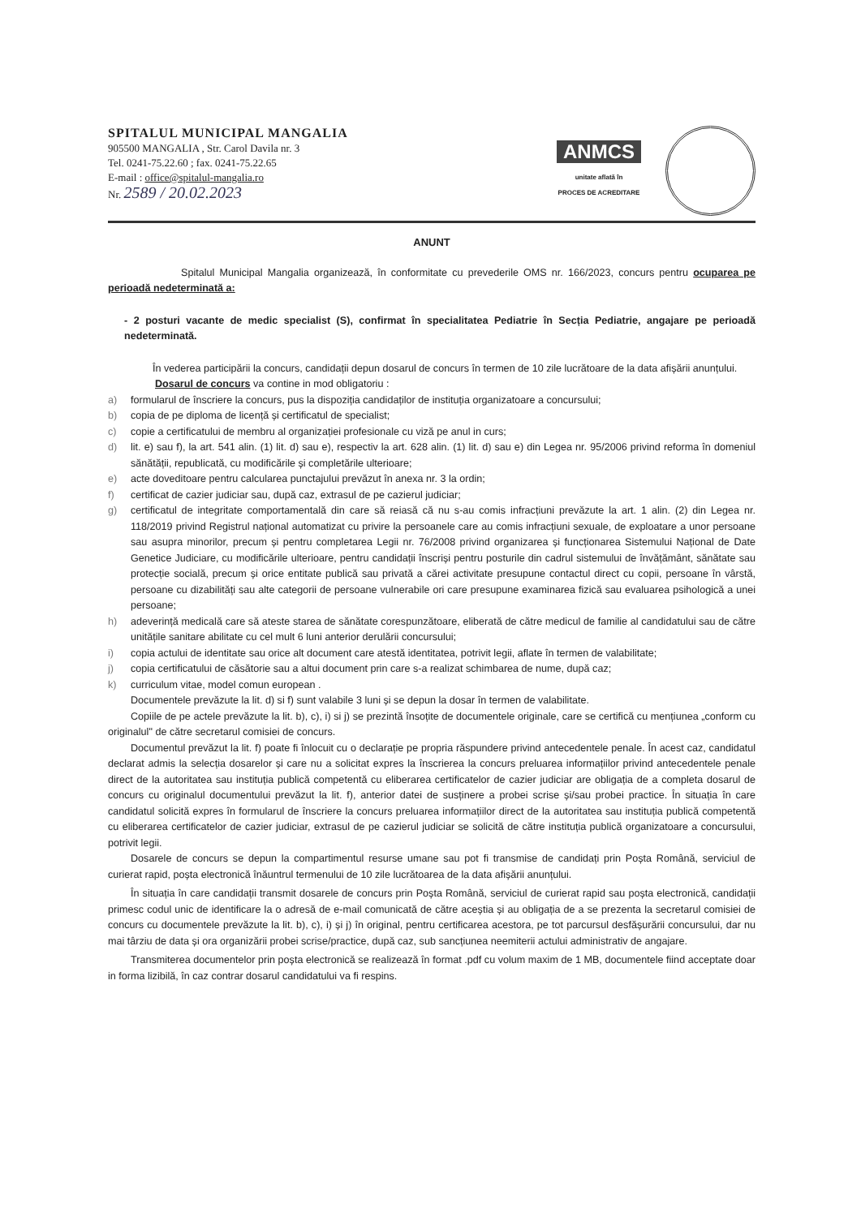SPITALUL MUNICIPAL MANGALIA
905500 MANGALIA , Str. Carol Davila nr. 3
Tel. 0241-75.22.60 ; fax. 0241-75.22.65
E-mail : office@spitalul-mangalia.ro
Nr. 2589 / 20.02.2023
ANMCS
unitate aflată în
PROCES DE ACREDITARE
ANUNT
Spitalul Municipal Mangalia organizează, în conformitate cu prevederile OMS nr. 166/2023, concurs pentru ocuparea pe perioadă nedeterminată a:
- 2 posturi vacante de medic specialist (S), confirmat în specialitatea Pediatrie în Secția Pediatrie, angajare pe perioadă nedeterminată.
În vederea participării la concurs, candidații depun dosarul de concurs în termen de 10 zile lucrătoare de la data afișării anunțului.
Dosarul de concurs va contine in mod obligatoriu :
a) formularul de înscriere la concurs, pus la dispoziția candidaților de instituția organizatoare a concursului;
b) copia de pe diploma de licență și certificatul de specialist;
c) copie a certificatului de membru al organizației profesionale cu viză pe anul in curs;
d) lit. e) sau f), la art. 541 alin. (1) lit. d) sau e), respectiv la art. 628 alin. (1) lit. d) sau e) din Legea nr. 95/2006 privind reforma în domeniul sănătății, republicată, cu modificările și completările ulterioare;
e) acte doveditoare pentru calcularea punctajului prevăzut în anexa nr. 3 la ordin;
f) certificat de cazier judiciar sau, după caz, extrasul de pe cazierul judiciar;
g) certificatul de integritate comportamentală din care să reiasă că nu s-au comis infracțiuni prevăzute la art. 1 alin. (2) din Legea nr. 118/2019 privind Registrul național automatizat cu privire la persoanele care au comis infracțiuni sexuale, de exploatare a unor persoane sau asupra minorilor, precum și pentru completarea Legii nr. 76/2008 privind organizarea și funcționarea Sistemului Național de Date Genetice Judiciare, cu modificările ulterioare, pentru candidații înscriși pentru posturile din cadrul sistemului de învățământ, sănătate sau protecție socială, precum și orice entitate publică sau privată a cărei activitate presupune contactul direct cu copii, persoane în vârstă, persoane cu dizabilități sau alte categorii de persoane vulnerabile ori care presupune examinarea fizică sau evaluarea psihologică a unei persoane;
h) adeverință medicală care să ateste starea de sănătate corespunzătoare, eliberată de către medicul de familie al candidatului sau de către unitățile sanitare abilitate cu cel mult 6 luni anterior derulării concursului;
i) copia actului de identitate sau orice alt document care atestă identitatea, potrivit legii, aflate în termen de valabilitate;
j) copia certificatului de căsătorie sau a altui document prin care s-a realizat schimbarea de nume, după caz;
k) curriculum vitae, model comun european .
Documentele prevăzute la lit. d) si f) sunt valabile 3 luni și se depun la dosar în termen de valabilitate.
Copiile de pe actele prevăzute la lit. b), c), i) si j) se prezintă însoțite de documentele originale, care se certifică cu mențiunea „conform cu originalul" de către secretarul comisiei de concurs.
Documentul prevăzut la lit. f) poate fi înlocuit cu o declarație pe propria răspundere privind antecedentele penale. În acest caz, candidatul declarat admis la selecția dosarelor și care nu a solicitat expres la înscrierea la concurs preluarea informațiilor privind antecedentele penale direct de la autoritatea sau instituția publică competentă cu eliberarea certificatelor de cazier judiciar are obligația de a completa dosarul de concurs cu originalul documentului prevăzut la lit. f), anterior datei de susținere a probei scrise și/sau probei practice. În situația în care candidatul solicită expres în formularul de înscriere la concurs preluarea informațiilor direct de la autoritatea sau instituția publică competentă cu eliberarea certificatelor de cazier judiciar, extrasul de pe cazierul judiciar se solicită de către instituția publică organizatoare a concursului, potrivit legii.
Dosarele de concurs se depun la compartimentul resurse umane sau pot fi transmise de candidați prin Poșta Română, serviciul de curierat rapid, poșta electronică înăuntrul termenului de 10 zile lucrătoarea de la data afișării anunțului.
În situația în care candidații transmit dosarele de concurs prin Poșta Română, serviciul de curierat rapid sau poșta electronică, candidații primesc codul unic de identificare la o adresă de e-mail comunicată de către aceștia și au obligația de a se prezenta la secretarul comisiei de concurs cu documentele prevăzute la lit. b), c), i) și j) în original, pentru certificarea acestora, pe tot parcursul desfășurării concursului, dar nu mai târziu de data și ora organizării probei scrise/practice, după caz, sub sancțiunea neemiterii actului administrativ de angajare.
Transmiterea documentelor prin poșta electronică se realizează în format .pdf cu volum maxim de 1 MB, documentele fiind acceptate doar in forma lizibilă, în caz contrar dosarul candidatului va fi respins.